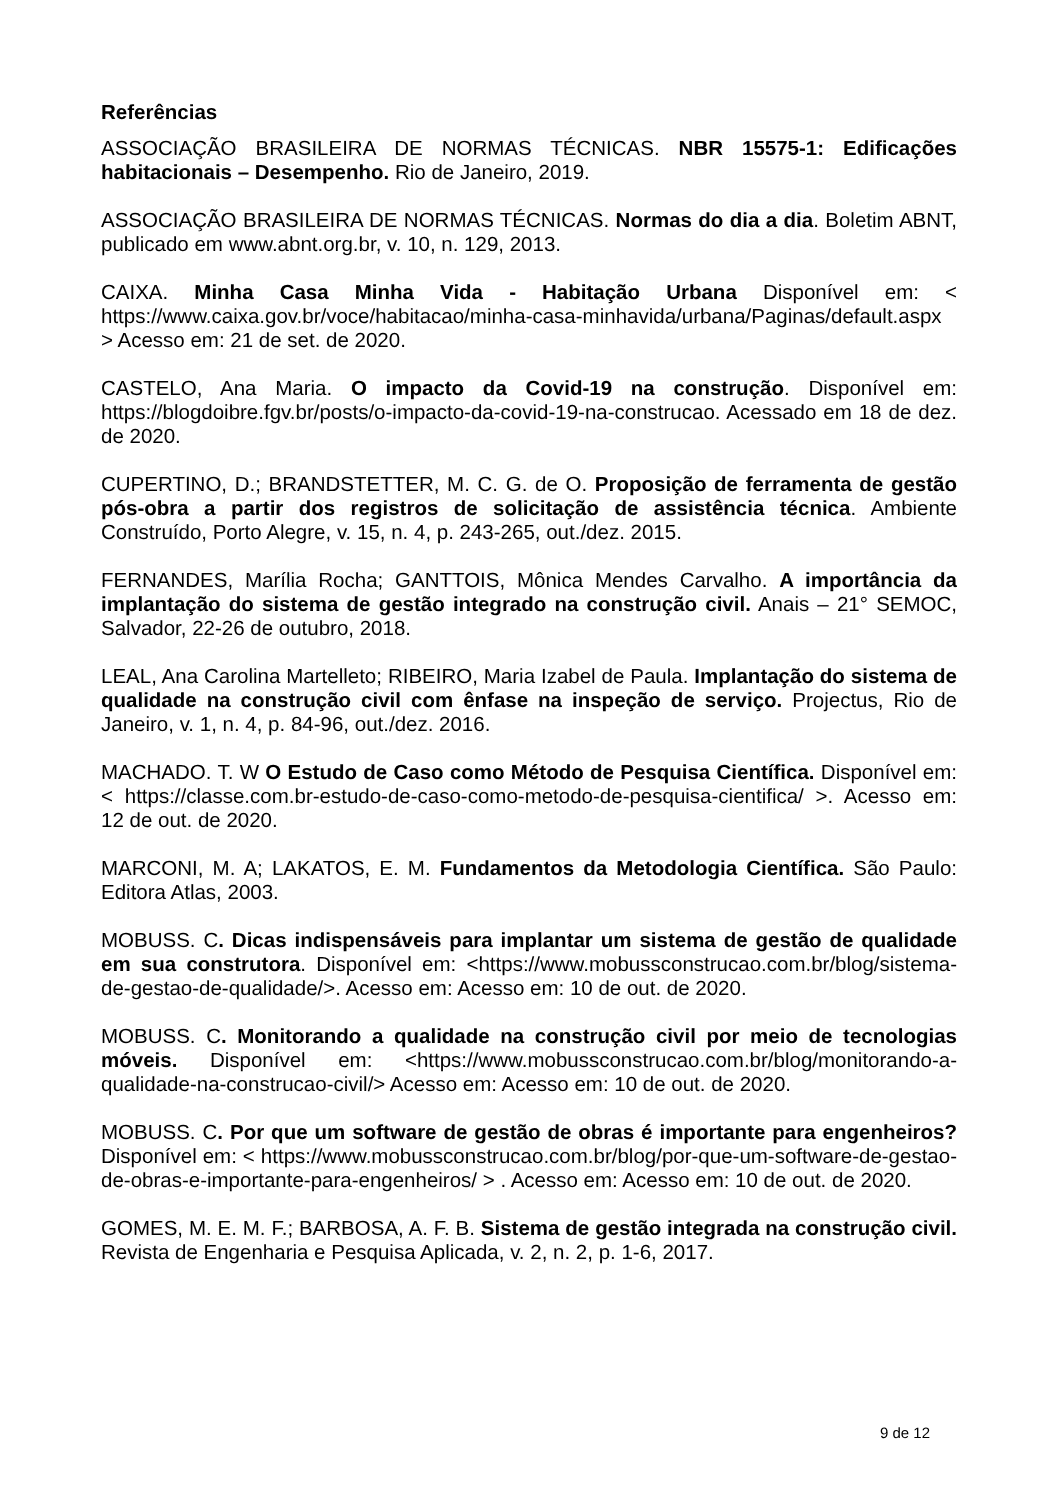Referências
ASSOCIAÇÃO BRASILEIRA DE NORMAS TÉCNICAS. NBR 15575-1: Edificações habitacionais – Desempenho. Rio de Janeiro, 2019.
ASSOCIAÇÃO BRASILEIRA DE NORMAS TÉCNICAS. Normas do dia a dia. Boletim ABNT, publicado em www.abnt.org.br, v. 10, n. 129, 2013.
CAIXA. Minha Casa Minha Vida - Habitação Urbana Disponível em: < https://www.caixa.gov.br/voce/habitacao/minha-casa-minhavida/urbana/Paginas/default.aspx > Acesso em: 21 de set. de 2020.
CASTELO, Ana Maria. O impacto da Covid-19 na construção. Disponível em: https://blogdoibre.fgv.br/posts/o-impacto-da-covid-19-na-construcao. Acessado em 18 de dez. de 2020.
CUPERTINO, D.; BRANDSTETTER, M. C. G. de O. Proposição de ferramenta de gestão pós-obra a partir dos registros de solicitação de assistência técnica. Ambiente Construído, Porto Alegre, v. 15, n. 4, p. 243-265, out./dez. 2015.
FERNANDES, Marília Rocha; GANTTOIS, Mônica Mendes Carvalho. A importância da implantação do sistema de gestão integrado na construção civil. Anais – 21° SEMOC, Salvador, 22-26 de outubro, 2018.
LEAL, Ana Carolina Martelleto; RIBEIRO, Maria Izabel de Paula. Implantação do sistema de qualidade na construção civil com ênfase na inspeção de serviço. Projectus, Rio de Janeiro, v. 1, n. 4, p. 84-96, out./dez. 2016.
MACHADO. T. W O Estudo de Caso como Método de Pesquisa Científica. Disponível em: < https://classe.com.br-estudo-de-caso-como-metodo-de-pesquisa-cientifica/ >. Acesso em: 12 de out. de 2020.
MARCONI, M. A; LAKATOS, E. M. Fundamentos da Metodologia Científica. São Paulo: Editora Atlas, 2003.
MOBUSS. C. Dicas indispensáveis para implantar um sistema de gestão de qualidade em sua construtora. Disponível em: <https://www.mobussconstrucao.com.br/blog/sistema-de-gestao-de-qualidade/>. Acesso em: Acesso em: 10 de out. de 2020.
MOBUSS. C. Monitorando a qualidade na construção civil por meio de tecnologias móveis. Disponível em: <https://www.mobussconstrucao.com.br/blog/monitorando-a-qualidade-na-construcao-civil/> Acesso em: Acesso em: 10 de out. de 2020.
MOBUSS. C. Por que um software de gestão de obras é importante para engenheiros? Disponível em: < https://www.mobussconstrucao.com.br/blog/por-que-um-software-de-gestao-de-obras-e-importante-para-engenheiros/ > . Acesso em: Acesso em: 10 de out. de 2020.
GOMES, M. E. M. F.; BARBOSA, A. F. B. Sistema de gestão integrada na construção civil. Revista de Engenharia e Pesquisa Aplicada, v. 2, n. 2, p. 1-6, 2017.
9 de 12